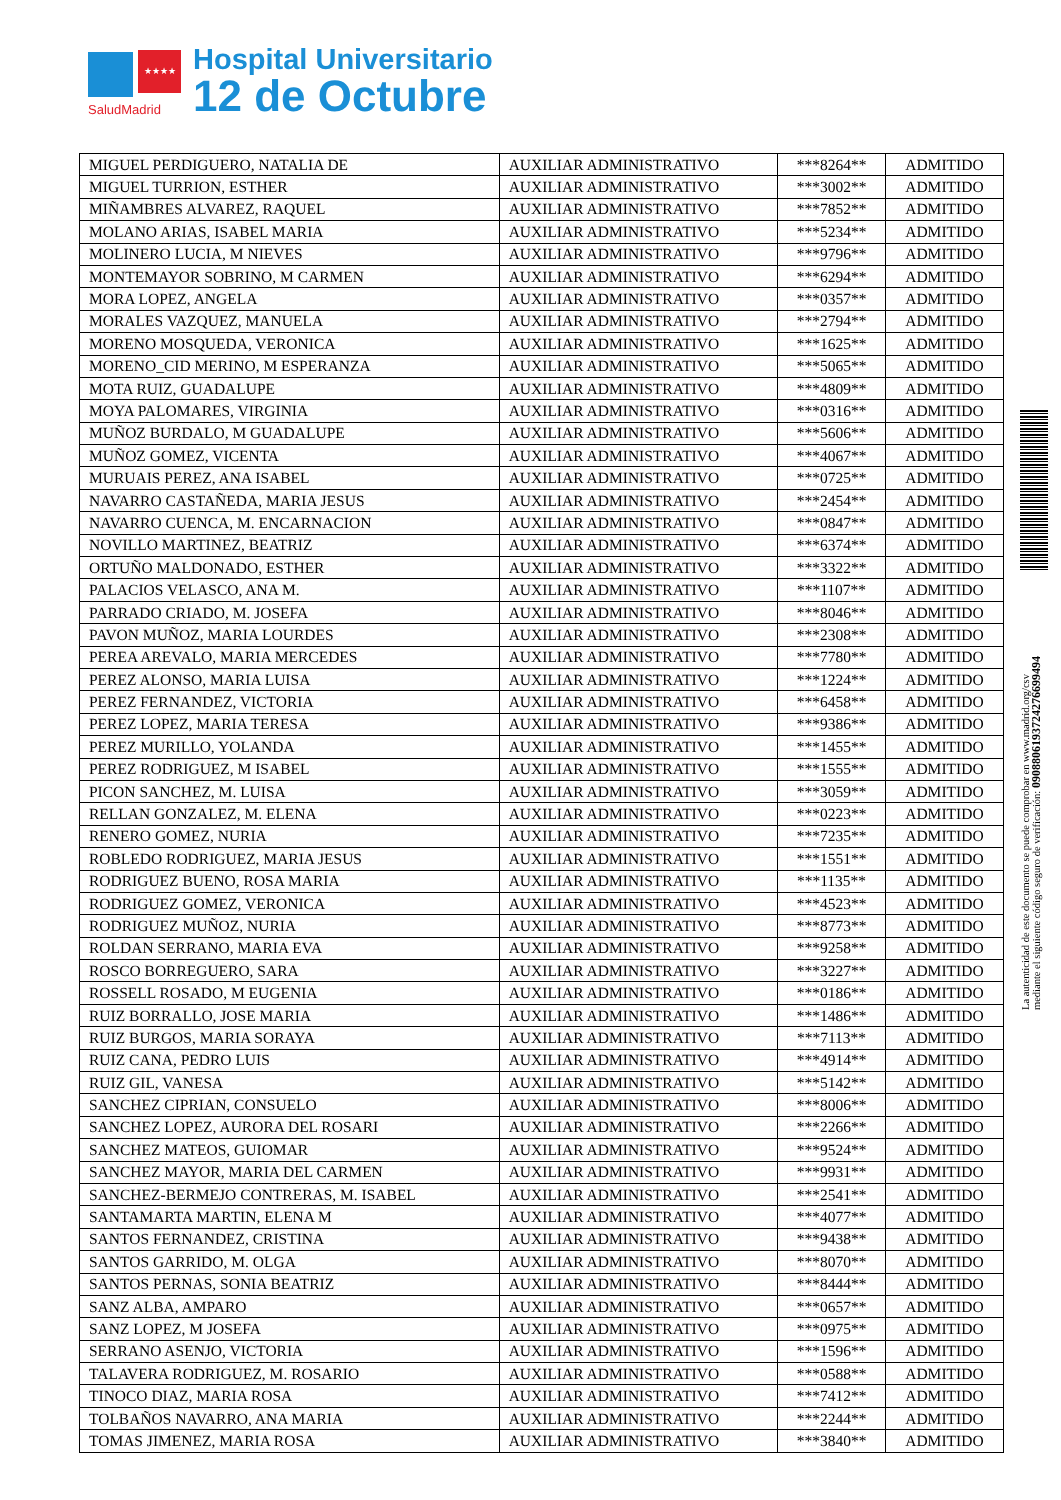★★★★
SaludMadrid
Hospital Universitario
12 de Octubre
| MIGUEL PERDIGUERO, NATALIA DE | AUXILIAR ADMINISTRATIVO | ***8264** | ADMITIDO |
| MIGUEL TURRION, ESTHER | AUXILIAR ADMINISTRATIVO | ***3002** | ADMITIDO |
| MIÑAMBRES ALVAREZ, RAQUEL | AUXILIAR ADMINISTRATIVO | ***7852** | ADMITIDO |
| MOLANO ARIAS, ISABEL MARIA | AUXILIAR ADMINISTRATIVO | ***5234** | ADMITIDO |
| MOLINERO LUCIA, M NIEVES | AUXILIAR ADMINISTRATIVO | ***9796** | ADMITIDO |
| MONTEMAYOR SOBRINO, M CARMEN | AUXILIAR ADMINISTRATIVO | ***6294** | ADMITIDO |
| MORA LOPEZ, ANGELA | AUXILIAR ADMINISTRATIVO | ***0357** | ADMITIDO |
| MORALES VAZQUEZ, MANUELA | AUXILIAR ADMINISTRATIVO | ***2794** | ADMITIDO |
| MORENO MOSQUEDA, VERONICA | AUXILIAR ADMINISTRATIVO | ***1625** | ADMITIDO |
| MORENO_CID MERINO, M ESPERANZA | AUXILIAR ADMINISTRATIVO | ***5065** | ADMITIDO |
| MOTA RUIZ, GUADALUPE | AUXILIAR ADMINISTRATIVO | ***4809** | ADMITIDO |
| MOYA PALOMARES, VIRGINIA | AUXILIAR ADMINISTRATIVO | ***0316** | ADMITIDO |
| MUÑOZ BURDALO, M GUADALUPE | AUXILIAR ADMINISTRATIVO | ***5606** | ADMITIDO |
| MUÑOZ GOMEZ, VICENTA | AUXILIAR ADMINISTRATIVO | ***4067** | ADMITIDO |
| MURUAIS PEREZ, ANA ISABEL | AUXILIAR ADMINISTRATIVO | ***0725** | ADMITIDO |
| NAVARRO CASTAÑEDA, MARIA JESUS | AUXILIAR ADMINISTRATIVO | ***2454** | ADMITIDO |
| NAVARRO CUENCA, M. ENCARNACION | AUXILIAR ADMINISTRATIVO | ***0847** | ADMITIDO |
| NOVILLO MARTINEZ, BEATRIZ | AUXILIAR ADMINISTRATIVO | ***6374** | ADMITIDO |
| ORTUÑO MALDONADO, ESTHER | AUXILIAR ADMINISTRATIVO | ***3322** | ADMITIDO |
| PALACIOS VELASCO, ANA M. | AUXILIAR ADMINISTRATIVO | ***1107** | ADMITIDO |
| PARRADO CRIADO, M. JOSEFA | AUXILIAR ADMINISTRATIVO | ***8046** | ADMITIDO |
| PAVON MUÑOZ, MARIA LOURDES | AUXILIAR ADMINISTRATIVO | ***2308** | ADMITIDO |
| PEREA AREVALO, MARIA MERCEDES | AUXILIAR ADMINISTRATIVO | ***7780** | ADMITIDO |
| PEREZ ALONSO, MARIA LUISA | AUXILIAR ADMINISTRATIVO | ***1224** | ADMITIDO |
| PEREZ FERNANDEZ, VICTORIA | AUXILIAR ADMINISTRATIVO | ***6458** | ADMITIDO |
| PEREZ LOPEZ, MARIA TERESA | AUXILIAR ADMINISTRATIVO | ***9386** | ADMITIDO |
| PEREZ MURILLO, YOLANDA | AUXILIAR ADMINISTRATIVO | ***1455** | ADMITIDO |
| PEREZ RODRIGUEZ, M ISABEL | AUXILIAR ADMINISTRATIVO | ***1555** | ADMITIDO |
| PICON SANCHEZ, M. LUISA | AUXILIAR ADMINISTRATIVO | ***3059** | ADMITIDO |
| RELLAN GONZALEZ, M. ELENA | AUXILIAR ADMINISTRATIVO | ***0223** | ADMITIDO |
| RENERO GOMEZ, NURIA | AUXILIAR ADMINISTRATIVO | ***7235** | ADMITIDO |
| ROBLEDO RODRIGUEZ, MARIA JESUS | AUXILIAR ADMINISTRATIVO | ***1551** | ADMITIDO |
| RODRIGUEZ BUENO, ROSA MARIA | AUXILIAR ADMINISTRATIVO | ***1135** | ADMITIDO |
| RODRIGUEZ GOMEZ, VERONICA | AUXILIAR ADMINISTRATIVO | ***4523** | ADMITIDO |
| RODRIGUEZ MUÑOZ, NURIA | AUXILIAR ADMINISTRATIVO | ***8773** | ADMITIDO |
| ROLDAN SERRANO, MARIA EVA | AUXILIAR ADMINISTRATIVO | ***9258** | ADMITIDO |
| ROSCO BORREGUERO, SARA | AUXILIAR ADMINISTRATIVO | ***3227** | ADMITIDO |
| ROSSELL ROSADO, M EUGENIA | AUXILIAR ADMINISTRATIVO | ***0186** | ADMITIDO |
| RUIZ BORRALLO, JOSE MARIA | AUXILIAR ADMINISTRATIVO | ***1486** | ADMITIDO |
| RUIZ BURGOS, MARIA SORAYA | AUXILIAR ADMINISTRATIVO | ***7113** | ADMITIDO |
| RUIZ CANA, PEDRO LUIS | AUXILIAR ADMINISTRATIVO | ***4914** | ADMITIDO |
| RUIZ GIL, VANESA | AUXILIAR ADMINISTRATIVO | ***5142** | ADMITIDO |
| SANCHEZ CIPRIAN, CONSUELO | AUXILIAR ADMINISTRATIVO | ***8006** | ADMITIDO |
| SANCHEZ LOPEZ, AURORA DEL ROSARI | AUXILIAR ADMINISTRATIVO | ***2266** | ADMITIDO |
| SANCHEZ MATEOS, GUIOMAR | AUXILIAR ADMINISTRATIVO | ***9524** | ADMITIDO |
| SANCHEZ MAYOR, MARIA DEL CARMEN | AUXILIAR ADMINISTRATIVO | ***9931** | ADMITIDO |
| SANCHEZ-BERMEJO CONTRERAS, M. ISABEL | AUXILIAR ADMINISTRATIVO | ***2541** | ADMITIDO |
| SANTAMARTA MARTIN, ELENA M | AUXILIAR ADMINISTRATIVO | ***4077** | ADMITIDO |
| SANTOS FERNANDEZ, CRISTINA | AUXILIAR ADMINISTRATIVO | ***9438** | ADMITIDO |
| SANTOS GARRIDO, M. OLGA | AUXILIAR ADMINISTRATIVO | ***8070** | ADMITIDO |
| SANTOS PERNAS, SONIA BEATRIZ | AUXILIAR ADMINISTRATIVO | ***8444** | ADMITIDO |
| SANZ ALBA, AMPARO | AUXILIAR ADMINISTRATIVO | ***0657** | ADMITIDO |
| SANZ LOPEZ, M JOSEFA | AUXILIAR ADMINISTRATIVO | ***0975** | ADMITIDO |
| SERRANO ASENJO, VICTORIA | AUXILIAR ADMINISTRATIVO | ***1596** | ADMITIDO |
| TALAVERA RODRIGUEZ, M. ROSARIO | AUXILIAR ADMINISTRATIVO | ***0588** | ADMITIDO |
| TINOCO DIAZ, MARIA ROSA | AUXILIAR ADMINISTRATIVO | ***7412** | ADMITIDO |
| TOLBAÑOS NAVARRO, ANA MARIA | AUXILIAR ADMINISTRATIVO | ***2244** | ADMITIDO |
| TOMAS JIMENEZ, MARIA ROSA | AUXILIAR ADMINISTRATIVO | ***3840** | ADMITIDO |
La autenticidad de este documento se puede comprobar en www.madrid.org/csv
mediante el siguiente código seguro de verificación: 0908806193724276699494